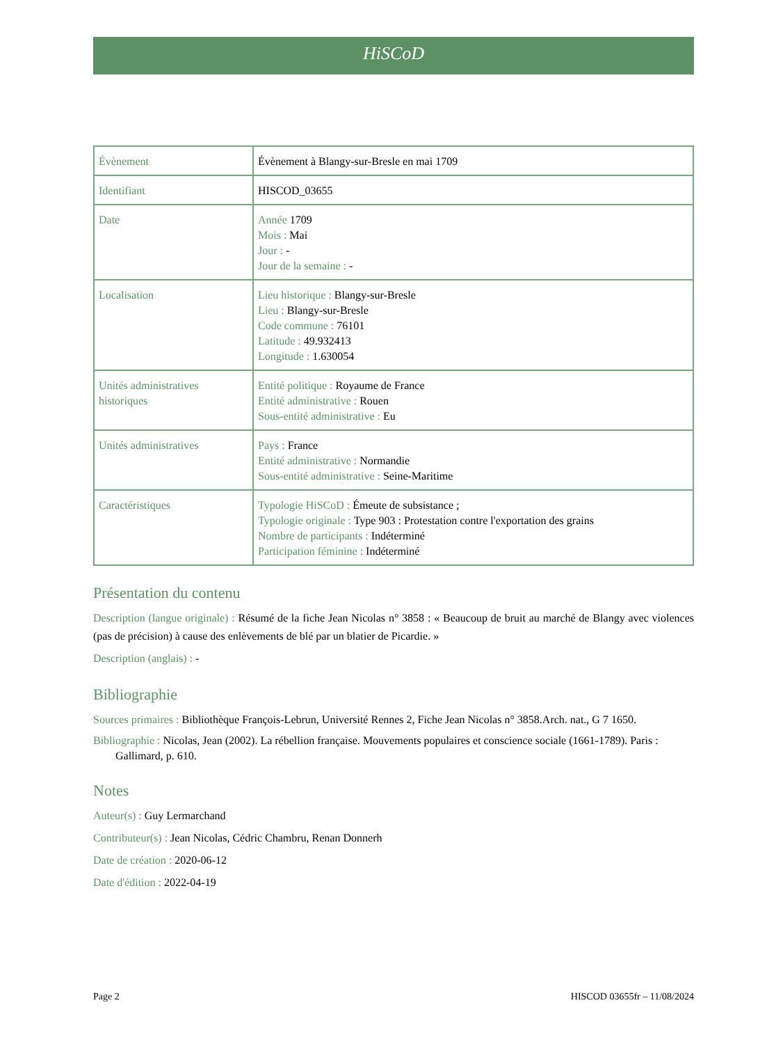HiSCoD
| Évènement | Évènement à Blangy-sur-Bresle en mai 1709 |
| Identifiant | HISCOD_03655 |
| Date | Année 1709 Mois : Mai Jour : - Jour de la semaine : - |
| Localisation | Lieu historique : Blangy-sur-Bresle Lieu : Blangy-sur-Bresle Code commune : 76101 Latitude : 49.932413 Longitude : 1.630054 |
| Unités administratives historiques | Entité politique : Royaume de France Entité administrative : Rouen Sous-entité administrative : Eu |
| Unités administratives | Pays : France Entité administrative : Normandie Sous-entité administrative : Seine-Maritime |
| Caractéristiques | Typologie HiSCoD : Émeute de subsistance ; Typologie originale : Type 903 : Protestation contre l'exportation des grains Nombre de participants : Indéterminé Participation féminine : Indéterminé |
Présentation du contenu
Description (langue originale) : Résumé de la fiche Jean Nicolas n° 3858 : « Beaucoup de bruit au marché de Blangy avec violences (pas de précision) à cause des enlèvements de blé par un blatier de Picardie. »
Description (anglais) : -
Bibliographie
Sources primaires : Bibliothèque François-Lebrun, Université Rennes 2, Fiche Jean Nicolas n° 3858.Arch. nat., G 7 1650.
Bibliographie : Nicolas, Jean (2002). La rébellion française. Mouvements populaires et conscience sociale (1661-1789). Paris : Gallimard, p. 610.
Notes
Auteur(s) : Guy Lermarchand
Contributeur(s) : Jean Nicolas, Cédric Chambru, Renan Donnerh
Date de création : 2020-06-12
Date d'édition : 2022-04-19
Page 2 HISCOD 03655fr – 11/08/2024